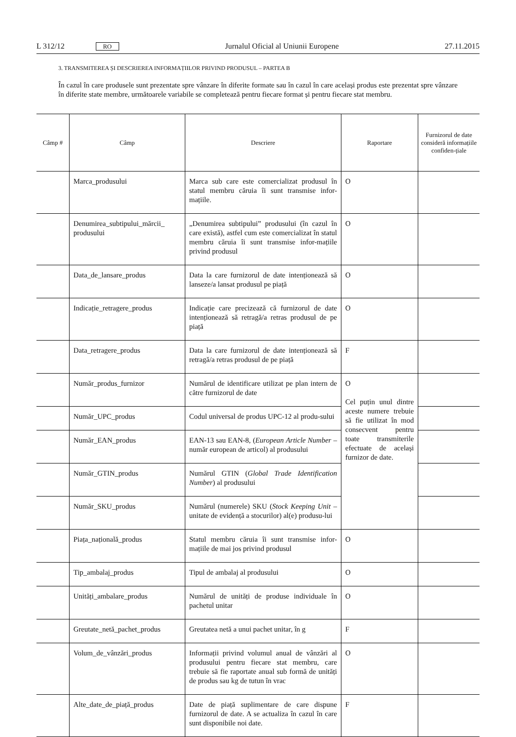L 312/12 RO Jurnalul Oficial al Uniunii Europene 27.11.2015
3. TRANSMITEREA ȘI DESCRIEREA INFORMAȚIILOR PRIVIND PRODUSUL – PARTEA B
În cazul în care produsele sunt prezentate spre vânzare în diferite formate sau în cazul în care același produs este prezentat spre vânzare în diferite state membre, următoarele variabile se completează pentru fiecare format și pentru fiecare stat membru.
| Câmp # | Câmp | Descriere | Raportare | Furnizorul de date consideră informațiile confiden-țiale |
| --- | --- | --- | --- | --- |
| | Marca_produsului | Marca sub care este comercializat produsul în statul membru căruia îi sunt transmise infor-mațiile. | O | |
| | Denumirea_subtipului_mărcii_ produsului | „Denumirea subtipului” produsului (în cazul în care există), astfel cum este comercializat în statul membru căruia îi sunt transmise infor-mațiile privind produsul | O | |
| | Data_de_lansare_produs | Data la care furnizorul de date intenționează să lanseze/a lansat produsul pe piață | O | |
| | Indicație_retragere_produs | Indicație care precizează că furnizorul de date intenționează să retragă/a retras produsul de pe piață | O | |
| | Data_retragere_produs | Data la care furnizorul de date intenționează să retragă/a retras produsul de pe piață | F | |
| | Număr_produs_furnizor | Numărul de identificare utilizat pe plan intern de către furnizorul de date | O Cel puțin unul dintre aceste numere trebuie să fie utilizat în mod consecvent pentru toate transmiterile efectuate de același furnizor de date. | |
| | Număr_UPC_produs | Codul universal de produs UPC-12 al produ-sului | | |
| | Număr_EAN_produs | EAN-13 sau EAN-8, ( European Article Number – număr european de articol) al produsului | | |
| | Număr_GTIN_produs | Numărul GTIN ( Global Trade Identification Number ) al produsului | | |
| | Număr_SKU_produs | Numărul (numerele) SKU ( Stock Keeping Unit – unitate de evidență a stocurilor) al(e) produsu-lui | | |
| | Piața_națională_produs | Statul membru căruia îi sunt transmise infor-mațiile de mai jos privind produsul | O | |
| | Tip_ambalaj_produs | Tipul de ambalaj al produsului | O | |
| | Unități_ambalare_produs | Numărul de unități de produse individuale în pachetul unitar | O | |
| | Greutate_netă_pachet_produs | Greutatea netă a unui pachet unitar, în g | F | |
| | Volum_de_vânzări_produs | Informații privind volumul anual de vânzări al produsului pentru fiecare stat membru, care trebuie să fie raportate anual sub formă de unități de produs sau kg de tutun în vrac | O | |
| | Alte_date_de_piață_produs | Date de piață suplimentare de care dispune furnizorul de date. A se actualiza în cazul în care sunt disponibile noi date. | F | |